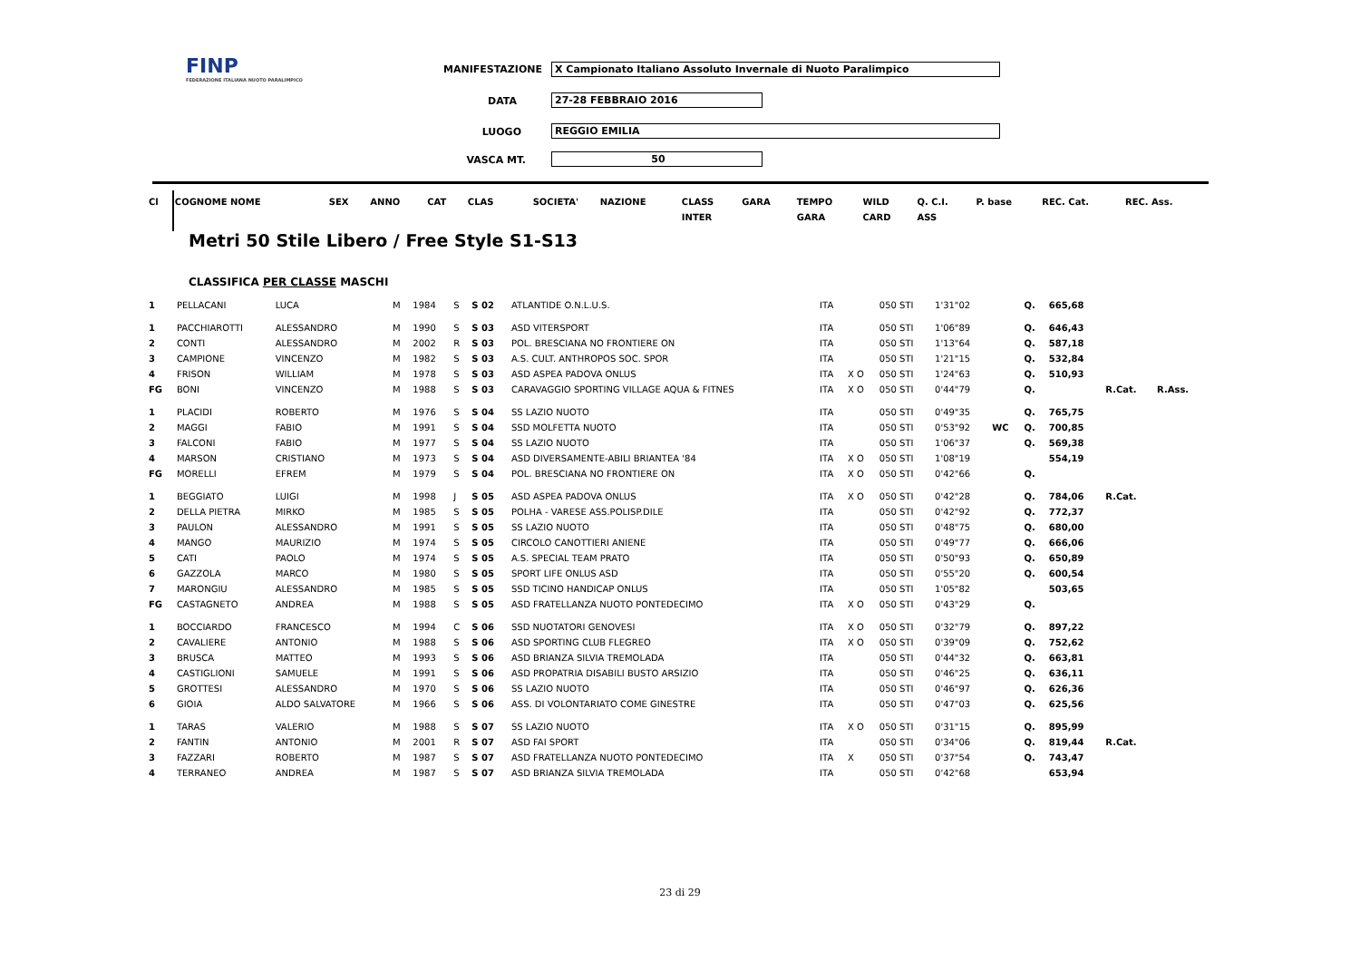FINP
FEDERAZIONE ITALIANA NUOTO PARALIMPICO
MANIFESTAZIONE X Campionato Italiano Assoluto Invernale di Nuoto Paralimpico
DATA 27-28 FEBBRAIO 2016
LUOGO REGGIO EMILIA
VASCA MT. 50
| Cl | COGNOME NOME | | SEX | ANNO | CAT | CLAS | SOCIETA' | NAZIONE | CLASS | GARA | TEMPO | WILD | Q. C.I. | P. base | REC. Cat. | REC. Ass. |
| --- | --- | --- | --- | --- | --- | --- | --- | --- | --- | --- | --- | --- | --- | --- | --- | --- |
| | | | | | | | | | INTER | | GARA | CARD | ASS | | | |
Metri 50 Stile Libero / Free Style S1-S13
CLASSIFICA PER CLASSE MASCHI
| 1 | PELLACANI | LUCA | M | 1984 | S | S 02 | ATLANTIDE O.N.L.U.S. | ITA | | 050 STI | 1'31"02 | | Q. | 665,68 | | |
| 1 | PACCHIAROTTI | ALESSANDRO | M | 1990 | S | S 03 | ASD VITERSPORT | ITA | | 050 STI | 1'06"89 | | Q. | 646,43 | | |
| 2 | CONTI | ALESSANDRO | M | 2002 | R | S 03 | POL. BRESCIANA NO FRONTIERE ON | ITA | | 050 STI | 1'13"64 | | Q. | 587,18 | | |
| 3 | CAMPIONE | VINCENZO | M | 1982 | S | S 03 | A.S. CULT. ANTHROPOS SOC. SPOR | ITA | | 050 STI | 1'21"15 | | Q. | 532,84 | | |
| 4 | FRISON | WILLIAM | M | 1978 | S | S 03 | ASD ASPEA PADOVA ONLUS | ITA | X O | 050 STI | 1'24"63 | | Q. | 510,93 | | |
| FG | BONI | VINCENZO | M | 1988 | S | S 03 | CARAVAGGIO SPORTING VILLAGE AQUA & FITNES | ITA | X O | 050 STI | 0'44"79 | | Q. | | R.Cat. | R.Ass. |
| 1 | PLACIDI | ROBERTO | M | 1976 | S | S 04 | SS LAZIO NUOTO | ITA | | 050 STI | 0'49"35 | | Q. | 765,75 | | |
| 2 | MAGGI | FABIO | M | 1991 | S | S 04 | SSD MOLFETTA NUOTO | ITA | | 050 STI | 0'53"92 | WC | Q. | 700,85 | | |
| 3 | FALCONI | FABIO | M | 1977 | S | S 04 | SS LAZIO NUOTO | ITA | | 050 STI | 1'06"37 | | Q. | 569,38 | | |
| 4 | MARSON | CRISTIANO | M | 1973 | S | S 04 | ASD DIVERSAMENTE-ABILI BRIANTEA '84 | ITA | X O | 050 STI | 1'08"19 | | | 554,19 | | |
| FG | MORELLI | EFREM | M | 1979 | S | S 04 | POL. BRESCIANA NO FRONTIERE ON | ITA | X O | 050 STI | 0'42"66 | | Q. | | | |
| 1 | BEGGIATO | LUIGI | M | 1998 | J | S 05 | ASD ASPEA PADOVA ONLUS | ITA | X O | 050 STI | 0'42"28 | | Q. | 784,06 | R.Cat. | |
| 2 | DELLA PIETRA | MIRKO | M | 1985 | S | S 05 | POLHA - VARESE ASS.POLISP.DILE | ITA | | 050 STI | 0'42"92 | | Q. | 772,37 | | |
| 3 | PAULON | ALESSANDRO | M | 1991 | S | S 05 | SS LAZIO NUOTO | ITA | | 050 STI | 0'48"75 | | Q. | 680,00 | | |
| 4 | MANGO | MAURIZIO | M | 1974 | S | S 05 | CIRCOLO CANOTTIERI ANIENE | ITA | | 050 STI | 0'49"77 | | Q. | 666,06 | | |
| 5 | CATI | PAOLO | M | 1974 | S | S 05 | A.S. SPECIAL TEAM PRATO | ITA | | 050 STI | 0'50"93 | | Q. | 650,89 | | |
| 6 | GAZZOLA | MARCO | M | 1980 | S | S 05 | SPORT LIFE ONLUS ASD | ITA | | 050 STI | 0'55"20 | | Q. | 600,54 | | |
| 7 | MARONGIU | ALESSANDRO | M | 1985 | S | S 05 | SSD TICINO HANDICAP ONLUS | ITA | | 050 STI | 1'05"82 | | | 503,65 | | |
| FG | CASTAGNETO | ANDREA | M | 1988 | S | S 05 | ASD FRATELLANZA NUOTO PONTEDECIMO | ITA | X O | 050 STI | 0'43"29 | | Q. | | | |
| 1 | BOCCIARDO | FRANCESCO | M | 1994 | C | S 06 | SSD NUOTATORI GENOVESI | ITA | X O | 050 STI | 0'32"79 | | Q. | 897,22 | | |
| 2 | CAVALIERE | ANTONIO | M | 1988 | S | S 06 | ASD SPORTING CLUB FLEGREO | ITA | X O | 050 STI | 0'39"09 | | Q. | 752,62 | | |
| 3 | BRUSCA | MATTEO | M | 1993 | S | S 06 | ASD BRIANZA SILVIA TREMOLADA | ITA | | 050 STI | 0'44"32 | | Q. | 663,81 | | |
| 4 | CASTIGLIONI | SAMUELE | M | 1991 | S | S 06 | ASD PROPATRIA DISABILI BUSTO ARSIZIO | ITA | | 050 STI | 0'46"25 | | Q. | 636,11 | | |
| 5 | GROTTESI | ALESSANDRO | M | 1970 | S | S 06 | SS LAZIO NUOTO | ITA | | 050 STI | 0'46"97 | | Q. | 626,36 | | |
| 6 | GIOIA | ALDO SALVATORE | M | 1966 | S | S 06 | ASS. DI VOLONTARIATO COME GINESTRE | ITA | | 050 STI | 0'47"03 | | Q. | 625,56 | | |
| 1 | TARAS | VALERIO | M | 1988 | S | S 07 | SS LAZIO NUOTO | ITA | X O | 050 STI | 0'31"15 | | Q. | 895,99 | | |
| 2 | FANTIN | ANTONIO | M | 2001 | R | S 07 | ASD FAI SPORT | ITA | | 050 STI | 0'34"06 | | Q. | 819,44 | R.Cat. | |
| 3 | FAZZARI | ROBERTO | M | 1987 | S | S 07 | ASD FRATELLANZA NUOTO PONTEDECIMO | ITA | X | 050 STI | 0'37"54 | | Q. | 743,47 | | |
| 4 | TERRANEO | ANDREA | M | 1987 | S | S 07 | ASD BRIANZA SILVIA TREMOLADA | ITA | | 050 STI | 0'42"68 | | | 653,94 | | |
23 di 29